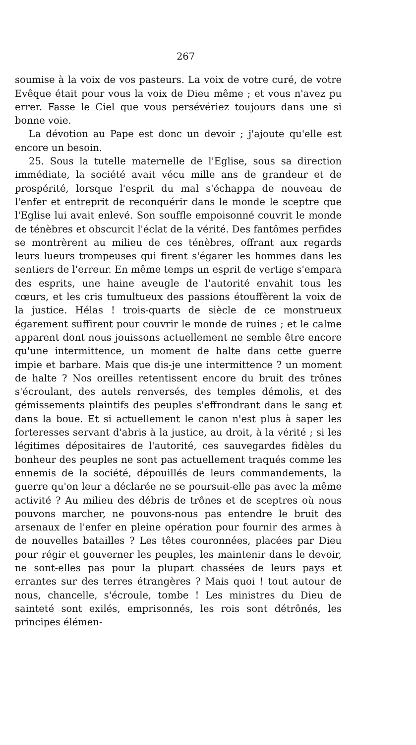267
soumise à la voix de vos pasteurs. La voix de votre curé, de votre Evêque était pour vous la voix de Dieu même ; et vous n'avez pu errer. Fasse le Ciel que vous persévériez toujours dans une si bonne voie.
La dévotion au Pape est donc un devoir ; j'ajoute qu'elle est encore un besoin.
25. Sous la tutelle maternelle de l'Eglise, sous sa direction immédiate, la société avait vécu mille ans de grandeur et de prospérité, lorsque l'esprit du mal s'échappa de nouveau de l'enfer et entreprit de reconquérir dans le monde le sceptre que l'Eglise lui avait enlevé. Son souffle empoisonné couvrit le monde de ténèbres et obscurcit l'éclat de la vérité. Des fantômes perfides se montrèrent au milieu de ces ténèbres, offrant aux regards leurs lueurs trompeuses qui firent s'égarer les hommes dans les sentiers de l'erreur. En même temps un esprit de vertige s'empara des esprits, une haine aveugle de l'autorité envahit tous les cœurs, et les cris tumultueux des passions étouffèrent la voix de la justice. Hélas ! trois-quarts de siècle de ce monstrueux égarement suffirent pour couvrir le monde de ruines ; et le calme apparent dont nous jouissons actuellement ne semble être encore qu'une intermittence, un moment de halte dans cette guerre impie et barbare. Mais que dis-je une intermittence ? un moment de halte ? Nos oreilles retentissent encore du bruit des trônes s'écroulant, des autels renversés, des temples démolis, et des gémissements plaintifs des peuples s'effrondrant dans le sang et dans la boue. Et si actuellement le canon n'est plus à saper les forteresses servant d'abris à la justice, au droit, à la vérité ; si les légitimes dépositaires de l'autorité, ces sauvegardes fidèles du bonheur des peuples ne sont pas actuellement traqués comme les ennemis de la société, dépouillés de leurs commandements, la guerre qu'on leur a déclarée ne se poursuit-elle pas avec la même activité ? Au milieu des débris de trônes et de sceptres où nous pouvons marcher, ne pouvons-nous pas entendre le bruit des arsenaux de l'enfer en pleine opération pour fournir des armes à de nouvelles batailles ? Les têtes couronnées, placées par Dieu pour régir et gouverner les peuples, les maintenir dans le devoir, ne sont-elles pas pour la plupart chassées de leurs pays et errantes sur des terres étrangères ? Mais quoi ! tout autour de nous, chancelle, s'écroule, tombe ! Les ministres du Dieu de sainteté sont exilés, emprisonnés, les rois sont détrônés, les principes élémen-